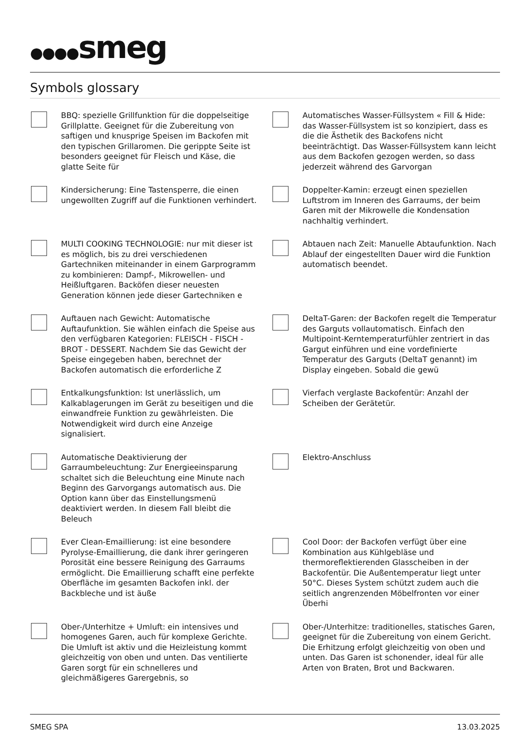●●●●smeg
Symbols glossary
BBQ: spezielle Grillfunktion für die doppelseitige Grillplatte. Geeignet für die Zubereitung von saftigen und knusprige Speisen im Backofen mit den typischen Grillaromen. Die gerippte Seite ist besonders geeignet für Fleisch und Käse, die glatte Seite für
Automatisches Wasser-Füllsystem « Fill & Hide: das Wasser-Füllsystem ist so konzipiert, dass es die die Ästhetik des Backofens nicht beeinträchtigt. Das Wasser-Füllsystem kann leicht aus dem Backofen gezogen werden, so dass jederzeit während des Garvorgan
Kindersicherung: Eine Tastensperre, die einen ungewollten Zugriff auf die Funktionen verhindert.
Doppelter-Kamin: erzeugt einen speziellen Luftstrom im Inneren des Garraums, der beim Garen mit der Mikrowelle die Kondensation nachhaltig verhindert.
MULTI COOKING TECHNOLOGIE: nur mit dieser ist es möglich, bis zu drei verschiedenen Gartechniken miteinander in einem Garprogramm zu kombinieren: Dampf-, Mikrowellen- und Heißluftgaren. Backöfen dieser neuesten Generation können jede dieser Gartechniken e
Abtauen nach Zeit: Manuelle Abtaufunktion. Nach Ablauf der eingestellten Dauer wird die Funktion automatisch beendet.
Auftauen nach Gewicht: Automatische Auftaufunktion. Sie wählen einfach die Speise aus den verfügbaren Kategorien: FLEISCH - FISCH - BROT - DESSERT. Nachdem Sie das Gewicht der Speise eingegeben haben, berechnet der Backofen automatisch die erforderliche Z
DeltaT-Garen: der Backofen regelt die Temperatur des Garguts vollautomatisch. Einfach den Multipoint-Kerntemperaturfühler zentriert in das Gargut einführen und eine vordefinierte Temperatur des Garguts (DeltaT genannt) im Display eingeben. Sobald die gewü
Entkalkungsfunktion: Ist unerlässlich, um Kalkablagerungen im Gerät zu beseitigen und die einwandfreie Funktion zu gewährleisten. Die Notwendigkeit wird durch eine Anzeige signalisiert.
Vierfach verglaste Backofentür: Anzahl der Scheiben der Gerätetür.
Automatische Deaktivierung der Garraumbeleuchtung: Zur Energieeinsparung schaltet sich die Beleuchtung eine Minute nach Beginn des Garvorgangs automatisch aus. Die Option kann über das Einstellungsmenü deaktiviert werden. In diesem Fall bleibt die Beleuch
Elektro-Anschluss
Ever Clean-Emaillierung: ist eine besondere Pyrolyse-Emaillierung, die dank ihrer geringeren Porosität eine bessere Reinigung des Garraums ermöglicht. Die Emaillierung schafft eine perfekte Oberfläche im gesamten Backofen inkl. der Backbleche und ist äuße
Cool Door: der Backofen verfügt über eine Kombination aus Kühlgebläse und thermoreflektierenden Glasscheiben in der Backofentür. Die Außentemperatur liegt unter 50°C. Dieses System schützt zudem auch die seitlich angrenzenden Möbelfronten vor einer Überhi
Ober-/Unterhitze + Umluft: ein intensives und homogenes Garen, auch für komplexe Gerichte. Die Umluft ist aktiv und die Heizleistung kommt gleichzeitig von oben und unten. Das ventilierte Garen sorgt für ein schnelleres und gleichmäßigeres Garergebnis, so
Ober-/Unterhitze: traditionelles, statisches Garen, geeignet für die Zubereitung von einem Gericht. Die Erhitzung erfolgt gleichzeitig von oben und unten. Das Garen ist schonender, ideal für alle Arten von Braten, Brot und Backwaren.
SMEG SPA 13.03.2025